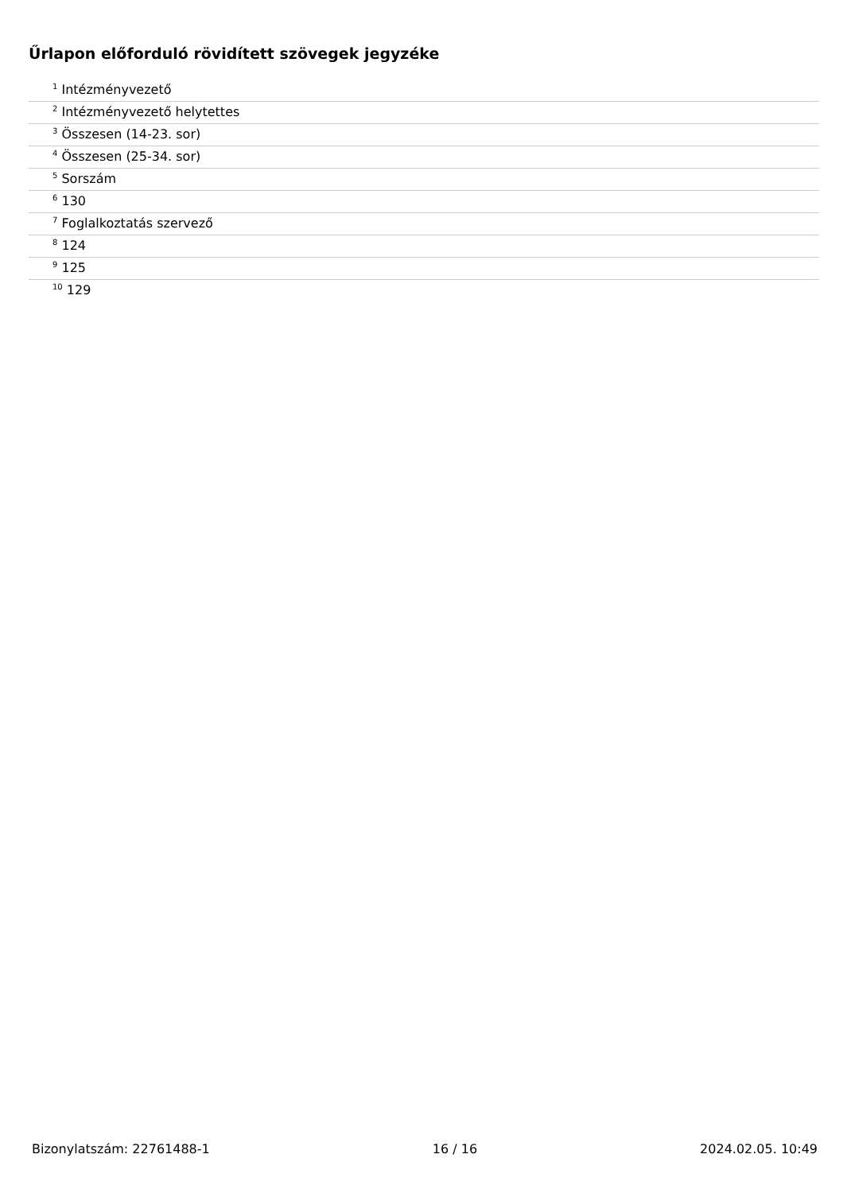Űrlapon előforduló rövidített szövegek jegyzéke
| <sup>1</sup> Intézményvezető |
| <sup>2</sup> Intézményvezető helytettes |
| <sup>3</sup> Összesen (14-23. sor) |
| <sup>4</sup> Összesen (25-34. sor) |
| <sup>5</sup> Sorszám |
| <sup>6</sup> 130 |
| <sup>7</sup> Foglalkoztatás szervező |
| <sup>8</sup> 124 |
| <sup>9</sup> 125 |
| <sup>10</sup> 129 |
Bizonylatszám: 22761488-1 16 / 16 2024.02.05. 10:49